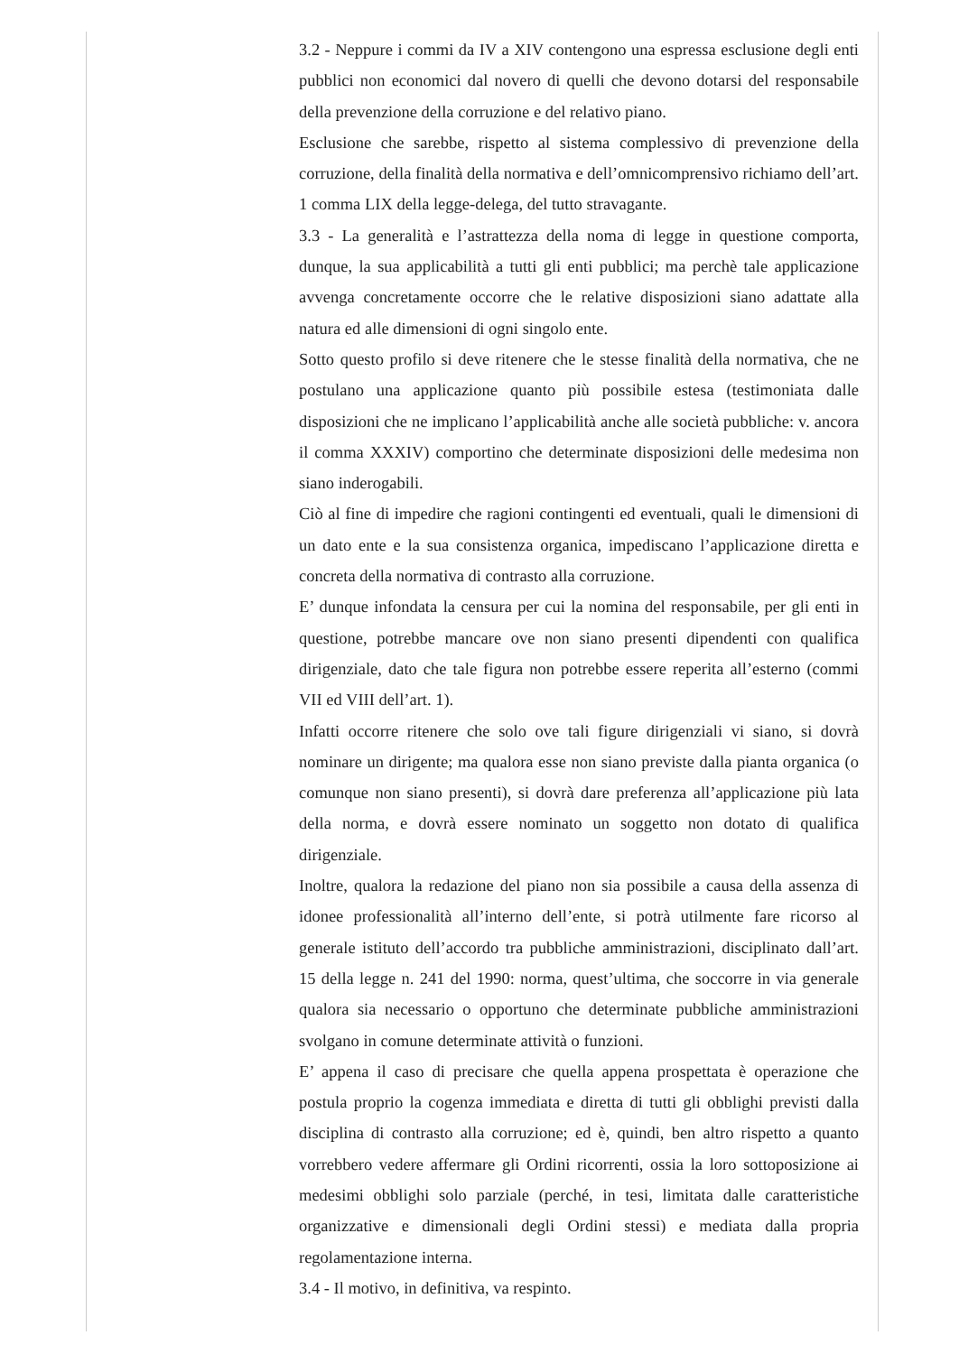3.2 - Neppure i commi da IV a XIV contengono una espressa esclusione degli enti pubblici non economici dal novero di quelli che devono dotarsi del responsabile della prevenzione della corruzione e del relativo piano.
Esclusione che sarebbe, rispetto al sistema complessivo di prevenzione della corruzione, della finalità della normativa e dell’omnicomprensivo richiamo dell’art. 1 comma LIX della legge-delega, del tutto stravagante.
3.3 - La generalità e l’astrattezza della noma di legge in questione comporta, dunque, la sua applicabilità a tutti gli enti pubblici; ma perchè tale applicazione avvenga concretamente occorre che le relative disposizioni siano adattate alla natura ed alle dimensioni di ogni singolo ente.
Sotto questo profilo si deve ritenere che le stesse finalità della normativa, che ne postulano una applicazione quanto più possibile estesa (testimoniata dalle disposizioni che ne implicano l’applicabilità anche alle società pubbliche: v. ancora il comma XXXIV) comportino che determinate disposizioni delle medesima non siano inderogabili.
Ciò al fine di impedire che ragioni contingenti ed eventuali, quali le dimensioni di un dato ente e la sua consistenza organica, impediscano l’applicazione diretta e concreta della normativa di contrasto alla corruzione.
E’ dunque infondata la censura per cui la nomina del responsabile, per gli enti in questione, potrebbe mancare ove non siano presenti dipendenti con qualifica dirigenziale, dato che tale figura non potrebbe essere reperita all’esterno (commi VII ed VIII dell’art. 1).
Infatti occorre ritenere che solo ove tali figure dirigenziali vi siano, si dovrà nominare un dirigente; ma qualora esse non siano previste dalla pianta organica (o comunque non siano presenti), si dovrà dare preferenza all’applicazione più lata della norma, e dovrà essere nominato un soggetto non dotato di qualifica dirigenziale.
Inoltre, qualora la redazione del piano non sia possibile a causa della assenza di idonee professionalità all’interno dell’ente, si potrà utilmente fare ricorso al generale istituto dell’accordo tra pubbliche amministrazioni, disciplinato dall’art. 15 della legge n. 241 del 1990: norma, quest’ultima, che soccorre in via generale qualora sia necessario o opportuno che determinate pubbliche amministrazioni svolgano in comune determinate attività o funzioni.
E’ appena il caso di precisare che quella appena prospettata è operazione che postula proprio la cogenza immediata e diretta di tutti gli obblighi previsti dalla disciplina di contrasto alla corruzione; ed è, quindi, ben altro rispetto a quanto vorrebbero vedere affermare gli Ordini ricorrenti, ossia la loro sottoposizione ai medesimi obblighi solo parziale (perché, in tesi, limitata dalle caratteristiche organizzative e dimensionali degli Ordini stessi) e mediata dalla propria regolamentazione interna.
3.4 - Il motivo, in definitiva, va respinto.